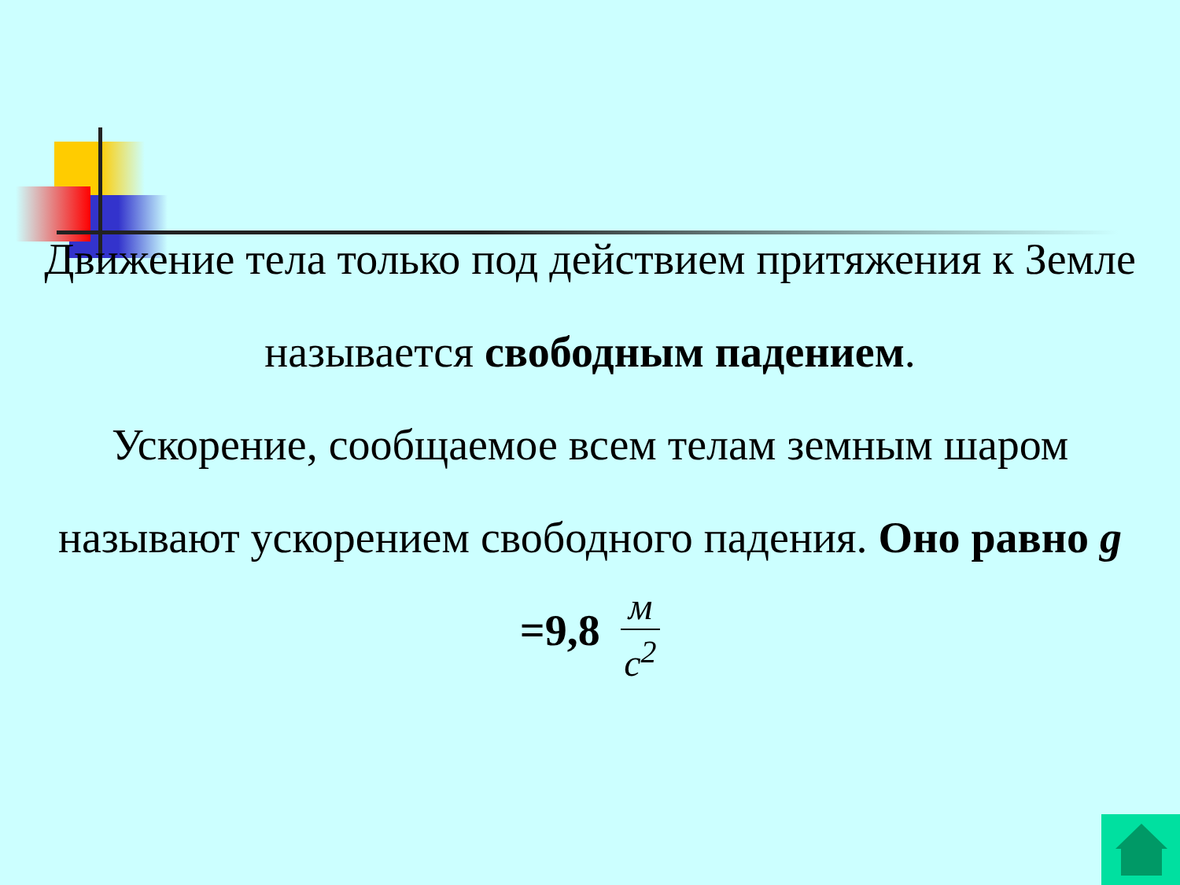Движение тела только под действием притяжения к Земле называется свободным падением.
Ускорение, сообщаемое всем телам земным шаром называют ускорением свободного падения. Оно равно g =9,8 м с<sup>2</sup>